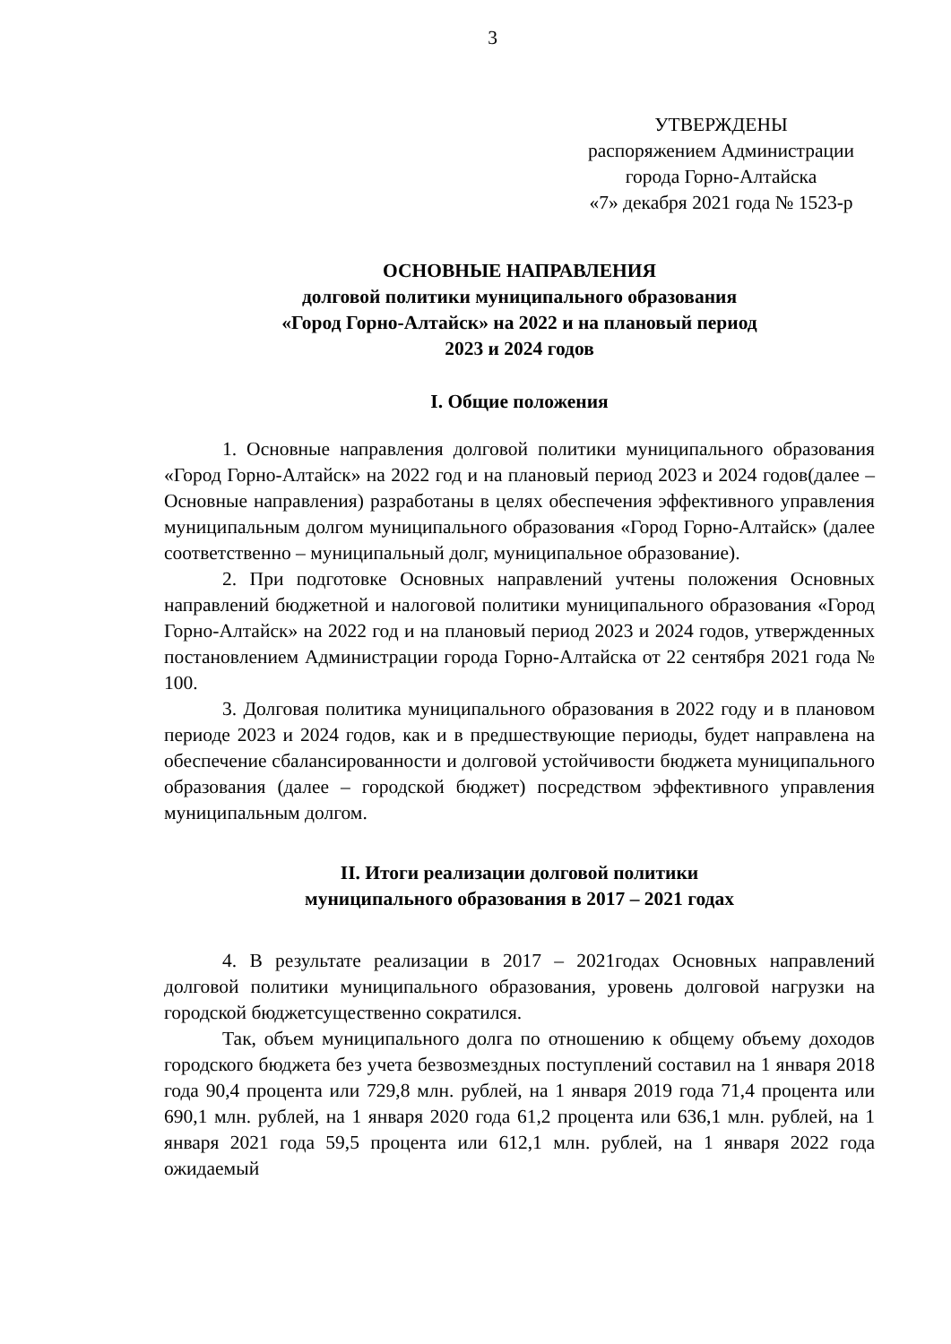3
УТВЕРЖДЕНЫ
распоряжением Администрации
города Горно-Алтайска
«7» декабря 2021 года № 1523-р
ОСНОВНЫЕ НАПРАВЛЕНИЯ
долговой политики муниципального образования
«Город Горно-Алтайск» на 2022 и на плановый период
2023 и 2024 годов
I. Общие положения
1. Основные направления долговой политики муниципального образования «Город Горно-Алтайск» на 2022 год и на плановый период 2023 и 2024 годов(далее – Основные направления) разработаны в целях обеспечения эффективного управления муниципальным долгом муниципального образования «Город Горно-Алтайск» (далее соответственно – муниципальный долг, муниципальное образование).
2. При подготовке Основных направлений учтены положения Основных направлений бюджетной и налоговой политики муниципального образования «Город Горно-Алтайск» на 2022 год и на плановый период 2023 и 2024 годов, утвержденных постановлением Администрации города Горно-Алтайска от 22 сентября 2021 года № 100.
3. Долговая политика муниципального образования в 2022 году и в плановом периоде 2023 и 2024 годов, как и в предшествующие периоды, будет направлена на обеспечение сбалансированности и долговой устойчивости бюджета муниципального образования (далее – городской бюджет) посредством эффективного управления муниципальным долгом.
II. Итоги реализации долговой политики
муниципального образования в 2017 – 2021 годах
4. В результате реализации в 2017 – 2021годах Основных направлений долговой политики муниципального образования, уровень долговой нагрузки на городской бюджетсущественно сократился.
Так, объем муниципального долга по отношению к общему объему доходов городского бюджета без учета безвозмездных поступлений составил на 1 января 2018 года 90,4 процента или 729,8 млн. рублей, на 1 января 2019 года 71,4 процента или 690,1 млн. рублей, на 1 января 2020 года 61,2 процента или 636,1 млн. рублей, на 1 января 2021 года 59,5 процента или 612,1 млн. рублей, на 1 января 2022 года ожидаемый